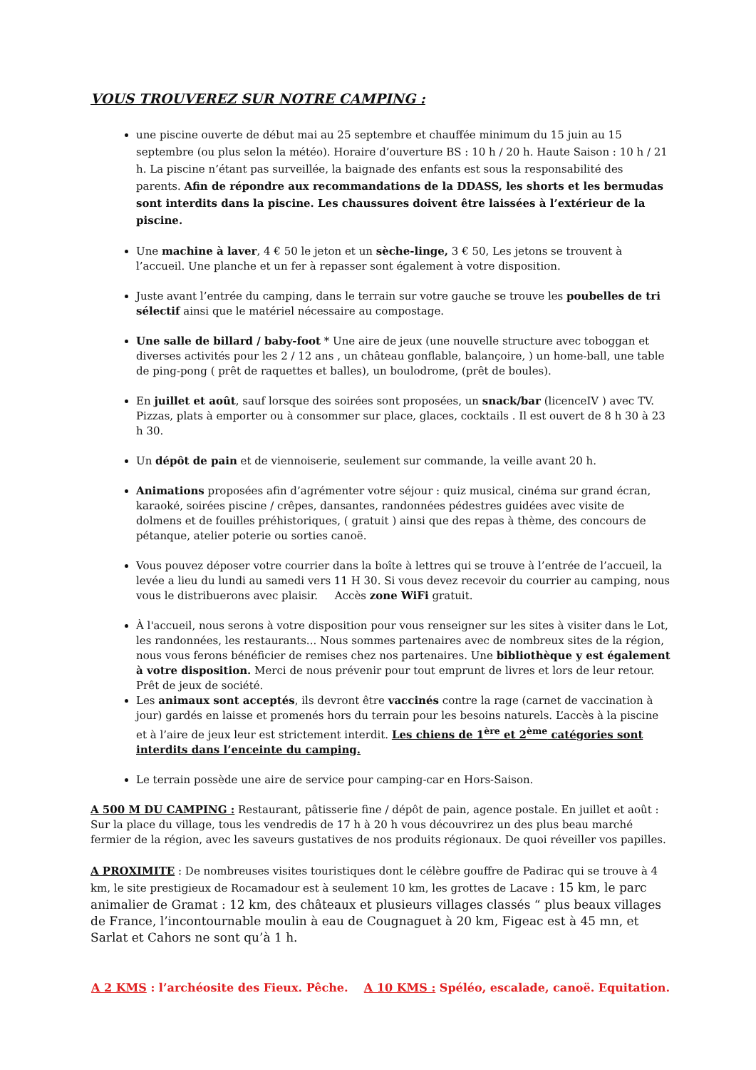VOUS TROUVEREZ SUR NOTRE CAMPING :
une piscine ouverte de début mai au 25 septembre et chauffée minimum du 15 juin au 15 septembre (ou plus selon la météo). Horaire d’ouverture BS : 10 h / 20 h. Haute Saison : 10 h / 21 h. La piscine n’étant pas surveillée, la baignade des enfants est sous la responsabilité des parents. Afin de répondre aux recommandations de la DDASS, les shorts et les bermudas sont interdits dans la piscine. Les chaussures doivent être laissées à l’extérieur de la piscine.
Une machine à laver, 4 € 50 le jeton et un sèche-linge, 3 € 50, Les jetons se trouvent à l’accueil. Une planche et un fer à repasser sont également à votre disposition.
Juste avant l’entrée du camping, dans le terrain sur votre gauche se trouve les poubelles de tri sélectif ainsi que le matériel nécessaire au compostage.
Une salle de billard / baby-foot * Une aire de jeux (une nouvelle structure avec toboggan et diverses activités pour les 2 / 12 ans , un château gonflable, balançoire, ) un home-ball, une table de ping-pong ( prêt de raquettes et balles), un boulodrome, (prêt de boules).
En juillet et août, sauf lorsque des soirées sont proposées, un snack/bar (licenceIV ) avec TV. Pizzas, plats à emporter ou à consommer sur place, glaces, cocktails . Il est ouvert de 8 h 30 à 23 h 30.
Un dépôt de pain et de viennoiserie, seulement sur commande, la veille avant 20 h.
Animations proposées afin d’agrémenter votre séjour : quiz musical, cinéma sur grand écran, karaoké, soirées piscine / crêpes, dansantes, randonnées pédestres guidées avec visite de dolmens et de fouilles préhistoriques, ( gratuit ) ainsi que des repas à thème, des concours de pétanque, atelier poterie ou sorties canoë.
Vous pouvez déposer votre courrier dans la boîte à lettres qui se trouve à l’entrée de l’accueil, la levée a lieu du lundi au samedi vers 11 H 30. Si vous devez recevoir du courrier au camping, nous vous le distribuerons avec plaisir. Accès zone WiFi gratuit.
À l'accueil, nous serons à votre disposition pour vous renseigner sur les sites à visiter dans le Lot, les randonnées, les restaurants... Nous sommes partenaires avec de nombreux sites de la région, nous vous ferons bénéficier de remises chez nos partenaires. Une bibliothèque y est également à votre disposition. Merci de nous prévenir pour tout emprunt de livres et lors de leur retour. Prêt de jeux de société.
Les animaux sont acceptés, ils devront être vaccinés contre la rage (carnet de vaccination à jour) gardés en laisse et promenés hors du terrain pour les besoins naturels. L’accès à la piscine et à l’aire de jeux leur est strictement interdit. Les chiens de 1<sup>ère</sup> et 2<sup>ème</sup> catégories sont interdits dans l’enceinte du camping.
Le terrain possède une aire de service pour camping-car en Hors-Saison.
A 500 M DU CAMPING : Restaurant, pâtisserie fine / dépôt de pain, agence postale. En juillet et août : Sur la place du village, tous les vendredis de 17 h à 20 h vous découvrirez un des plus beau marché fermier de la région, avec les saveurs gustatives de nos produits régionaux. De quoi réveiller vos papilles.
A PROXIMITE : De nombreuses visites touristiques dont le célèbre gouffre de Padirac qui se trouve à 4 km, le site prestigieux de Rocamadour est à seulement 10 km, les grottes de Lacave : 15 km, le parc animalier de Gramat : 12 km, des châteaux et plusieurs villages classés “ plus beaux villages de France, l’incontournable moulin à eau de Cougnaguet à 20 km, Figeac est à 45 mn, et Sarlat et Cahors ne sont qu’à 1 h.
A 2 KMS : l’archéosite des Fieux. Pêche. A 10 KMS : Spéléo, escalade, canoë. Equitation.